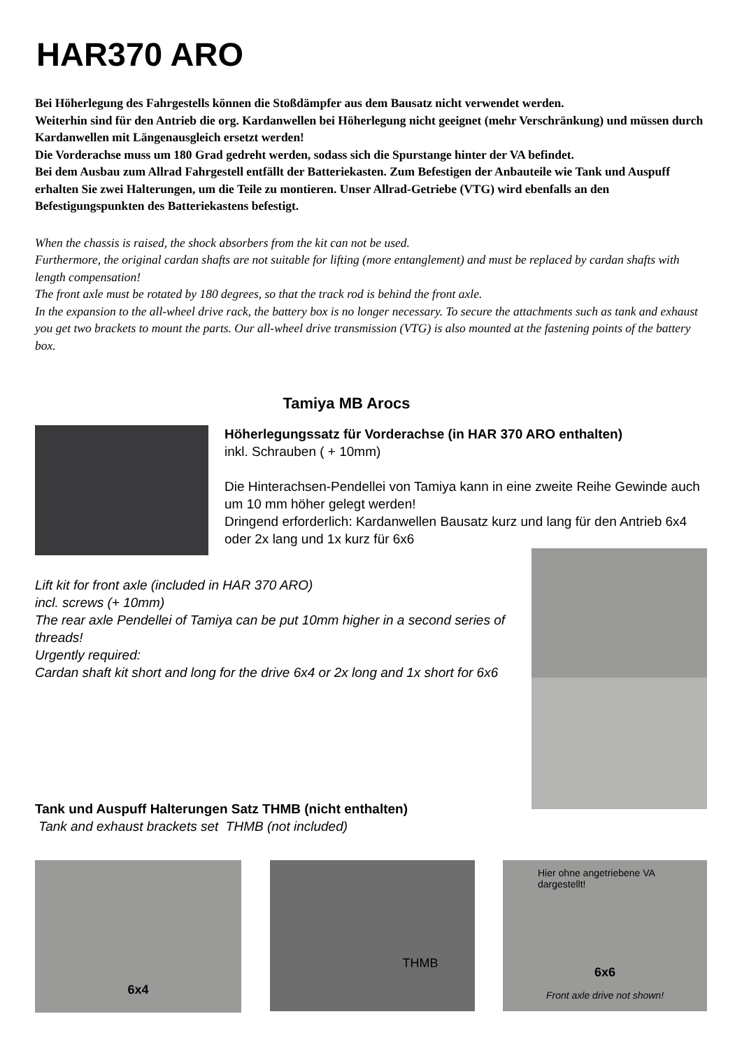HAR370 ARO
Bei Höherlegung des Fahrgestells können die Stoßdämpfer aus dem Bausatz nicht verwendet werden.
Weiterhin sind für den Antrieb die org. Kardanwellen bei Höherlegung nicht geeignet (mehr Verschränkung) und müssen durch Kardanwellen mit Längenausgleich ersetzt werden!
Die Vorderachse muss um 180 Grad gedreht werden, sodass sich die Spurstange hinter der VA befindet.
Bei dem Ausbau zum Allrad Fahrgestell entfällt der Batteriekasten. Zum Befestigen der Anbauteile wie Tank und Auspuff erhalten Sie zwei Halterungen, um die Teile zu montieren. Unser Allrad-Getriebe (VTG) wird ebenfalls an den Befestigungspunkten des Batteriekastens befestigt.
When the chassis is raised, the shock absorbers from the kit can not be used.
Furthermore, the original cardan shafts are not suitable for lifting (more entanglement) and must be replaced by cardan shafts with length compensation!
The front axle must be rotated by 180 degrees, so that the track rod is behind the front axle.
In the expansion to the all-wheel drive rack, the battery box is no longer necessary. To secure the attachments such as tank and exhaust you get two brackets to mount the parts. Our all-wheel drive transmission (VTG) is also mounted at the fastening points of the battery box.
Tamiya MB Arocs
Höherlegungssatz für Vorderachse (in HAR 370 ARO enthalten)
inkl. Schrauben ( + 10mm)
Die Hinterachsen-Pendellei von Tamiya kann in eine zweite Reihe Gewinde auch um 10 mm höher gelegt werden!
Dringend erforderlich: Kardanwellen Bausatz kurz und lang für den Antrieb 6x4 oder 2x lang und 1x kurz für 6x6
Lift kit for front axle (included in HAR 370 ARO)
incl. screws (+ 10mm)
The rear axle Pendellei of Tamiya can be put 10mm higher in a second series of threads!
Urgently required:
Cardan shaft kit short and long for the drive 6x4 or 2x long and 1x short for 6x6
Tank und Auspuff Halterungen Satz THMB (nicht enthalten)
Tank and exhaust brackets set THMB (not included)
6x4
THMB
Hier ohne angetriebene VA
dargestellt!
6x6
Front axle drive not shown!